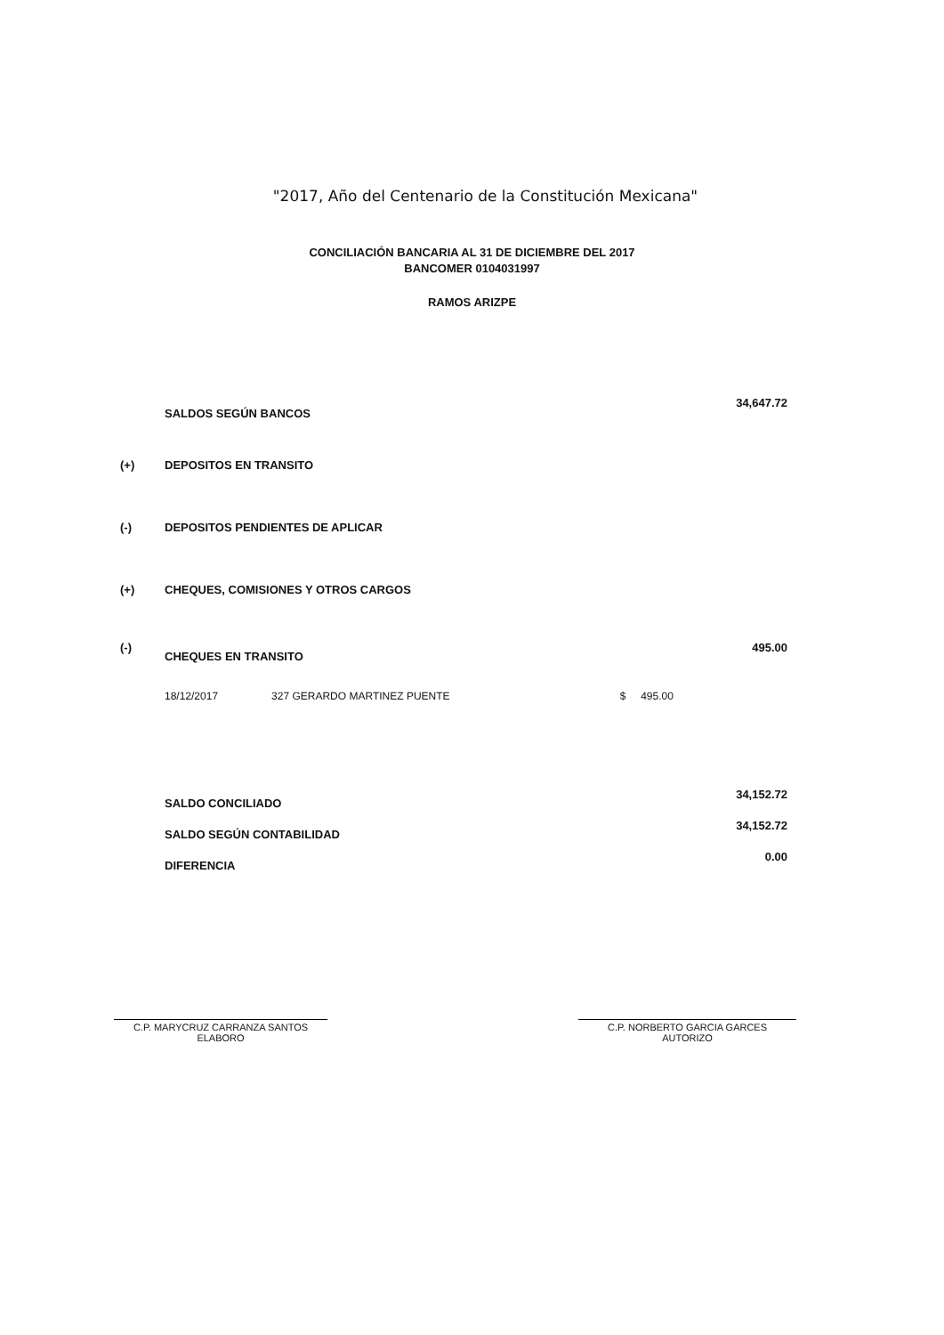"2017, Año del Centenario de la Constitución Mexicana"
CONCILIACIÓN BANCARIA AL 31 DE DICIEMBRE DEL 2017
BANCOMER 0104031997
RAMOS ARIZPE
| | SALDOS SEGÚN BANCOS | | 34,647.72 |
| (+) | DEPOSITOS EN TRANSITO | | |
| (-) | DEPOSITOS PENDIENTES DE APLICAR | | |
| (+) | CHEQUES, COMISIONES Y OTROS CARGOS | | |
| (-) | CHEQUES EN TRANSITO | | 495.00 |
| | 18/12/2017 327 GERARDO MARTINEZ PUENTE | $ 495.00 | |
| | SALDO CONCILIADO | | 34,152.72 |
| | SALDO SEGÚN CONTABILIDAD | | 34,152.72 |
| | DIFERENCIA | | 0.00 |
C.P. MARYCRUZ CARRANZA SANTOS
ELABORO
C.P. NORBERTO GARCIA GARCES
AUTORIZO